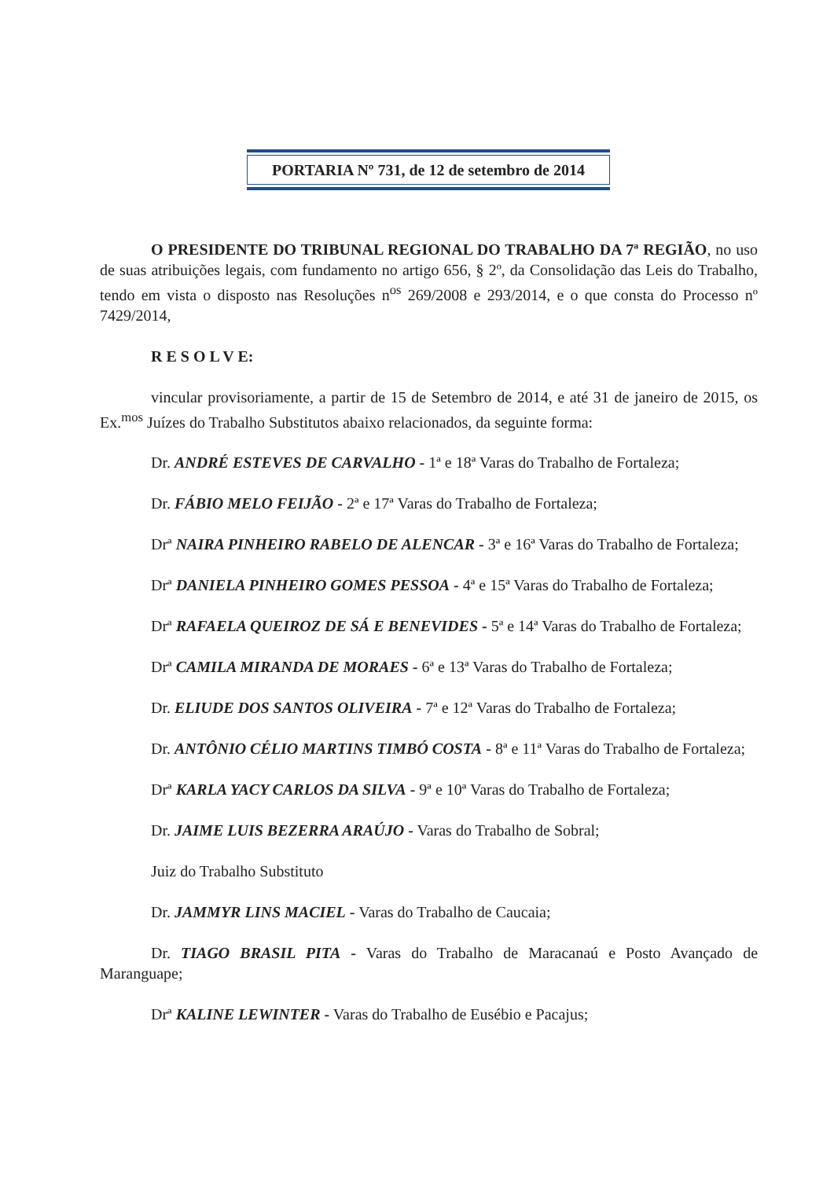PORTARIA Nº 731, de 12 de setembro de 2014
O PRESIDENTE DO TRIBUNAL REGIONAL DO TRABALHO DA 7ª REGIÃO, no uso de suas atribuições legais, com fundamento no artigo 656, § 2º, da Consolidação das Leis do Trabalho, tendo em vista o disposto nas Resoluções n<sup>os</sup> 269/2008 e 293/2014, e o que consta do Processo nº 7429/2014,
R E S O L V E:
vincular provisoriamente, a partir de 15 de Setembro de 2014, e até 31 de janeiro de 2015, os Ex.<sup>mos</sup> Juízes do Trabalho Substitutos abaixo relacionados, da seguinte forma:
Dr. ANDRÉ ESTEVES DE CARVALHO - 1ª e 18ª Varas do Trabalho de Fortaleza;
Dr. FÁBIO MELO FEIJÃO - 2ª e 17ª Varas do Trabalho de Fortaleza;
Drª NAIRA PINHEIRO RABELO DE ALENCAR - 3ª e 16ª Varas do Trabalho de Fortaleza;
Drª DANIELA PINHEIRO GOMES PESSOA - 4ª e 15ª Varas do Trabalho de Fortaleza;
Drª RAFAELA QUEIROZ DE SÁ E BENEVIDES - 5ª e 14ª Varas do Trabalho de Fortaleza;
Drª CAMILA MIRANDA DE MORAES - 6ª e 13ª Varas do Trabalho de Fortaleza;
Dr. ELIUDE DOS SANTOS OLIVEIRA - 7ª e 12ª Varas do Trabalho de Fortaleza;
Dr. ANTÔNIO CÉLIO MARTINS TIMBÓ COSTA - 8ª e 11ª Varas do Trabalho de Fortaleza;
Drª KARLA YACY CARLOS DA SILVA - 9ª e 10ª Varas do Trabalho de Fortaleza;
Dr. JAIME LUIS BEZERRA ARAÚJO - Varas do Trabalho de Sobral;
Juiz do Trabalho Substituto
Dr. JAMMYR LINS MACIEL - Varas do Trabalho de Caucaia;
Dr. TIAGO BRASIL PITA - Varas do Trabalho de Maracanaú e Posto Avançado de Maranguape;
Drª KALINE LEWINTER - Varas do Trabalho de Eusébio e Pacajus;